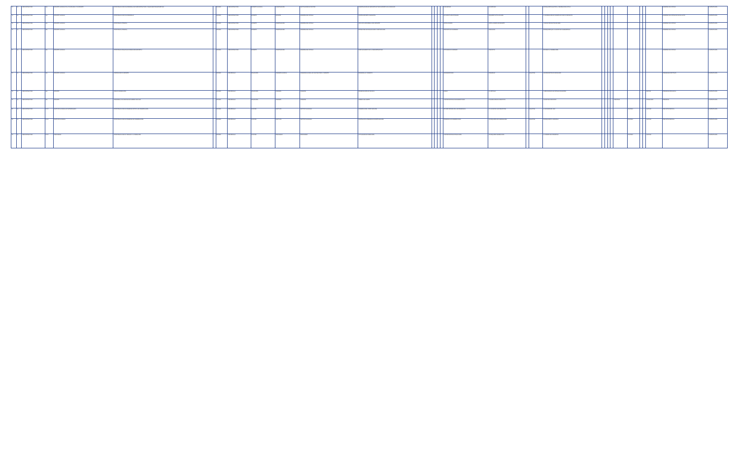| 13 | 16 | INFRAESTRUCTURA | 144 | DEPORTE NACIONAL EN LA PLURALIDAD Y EL DEPORTE | ESTRATEGIAS PARA EL DESARROLLO DE INFRAESTRUCTURA Y EQUIPAMIENTOS DEPORTIVOS | | MEJORA | INFRAESTRUCTURA | DEPORTE NACIONAL | CONSTRUCCIÓN | INSTITUCIONES DE SECTOR | CONSTRUCCIÓN DE INFRAESTRUCTURAS DEPORTIVAS NACIONALES | | | | | POR DEFINIR | NO DEFINIDO | | | SE REQUIERE SOLICITAR LA INFORMACIÓN ACTUAL | | | | | | | | | | GOBIERNO DEL ESTADO | CONTRATACIÓN |
| 14 | 16 | INFRAESTRUCTURA | 144 | DEPORTE NACIONAL | ESTRATEGIAS PARA EL DESARROLLO | | MEJORA | INFRAESTRUCTURA | DEPORTE | DEPORTE | GOBIERNO DEL ESTADO | CENTRO DEPORTIVO MUNICIPAL | | | | | NO CUENTA CON ESTUDIOS | REQUIERE ACTUALIZACIÓN | | | LA INFORMACIÓN SE CONSTRUYE PARA EL PROYECTO | | | | | | | | | | GOBIERNO DEL ESTADO DE GUANAJUATO | CONTRATACIÓN |
| 15 | 16 | INFRAESTRUCTURA | 144 | DEPORTE NACIONAL | ESTRATEGIAS (TRIBUNA) | | MEJORA | INFRAESTRUCTURA | DEPORTE | CONSTRUCCIÓN | GOBIERNO DEL ESTADO | APOYAR EL DESARROLLO DEL DEPORTE | | | | | INSTALACIONES | INSTALACIONES DE DEPORTE | | | A FINCAR PROYECTOS DE OBRA | | | | | | | | | | GOBIERNO DEL ESTADO | CONTRATACIÓN |
| 16 | 16 | INFRAESTRUCTURA | 144 | DEPORTE NACIONAL | ESTRATEGIAS (TRIBUNA) | | MEJORA | INFRAESTRUCTURA | DEPORTE | CONSTRUCCIÓN | GOBIERNO DEL ESTADO | ESTRUCTURA DE FINANCIACIÓN Y PARTICIPACIÓN | | | | | PROYECTO DE INVERSIÓN | MODALIDAD | | | SE REQUIERE QUE LA CUENTA SEA ADMINISTRADA | | | | | | | | | | GOBIERNO DEL ESTADO | CONTRATACIÓN |
| 17 | 16 | INFRAESTRUCTURA | 144 | DEPORTE NACIONAL | ESTRATEGIAS PÚBLICAS DE FORMACIÓN DEPORTIVA | | MEJORA | INFRAESTRUCTURA | DEPORTE | CONSTRUCCIÓN | GOBIERNO DEL ESTADO | FORTALECIMIENTO DE LA INFRAESTRUCTURA | | | | | ESTUDIOS DE INVERSIÓN | PROYECTO | | | SE INDICA LA INFORMACIÓN | | | | | | | | | | GOBIERNO DEL ESTADO | CONTRATACIÓN |
| 18 | 16 | INFRAESTRUCTURA | 144 | DEPORTE NACIONAL | CENTRO PARA EL DEPORTE | | MEJORA | DESARROLLO | EDUCACIÓN | COMISIÓN NACIONAL | COMISIÓN NACIONAL DE CULTURA FÍSICA Y DEPORTE | DESARROLLO Y FOMENTO | | | | | IMPLEMENTACIÓN | PROGRAMA | | SOLICITUD | LOS PROYECTOS EN EJECUCIÓN | | | | | | | | | | PROGRAMAS ESTATALES | CONTRATACIÓN |
| 19 | 16 | INFRAESTRUCTURA | 144 | DEPORTE | RED DE INFORMACIÓN | | MEJORA | DESARROLLO | EDUCACIÓN | COMISIÓN | COMISIÓN | PROGRAMACIÓN DE ESCUELA | | | | | BÁSICA | EL ARTÍCULO | | | A CREACIÓN DE UNA ENTIDAD FINANCIERA | | | | | | | | | SECTOR | PROGRAMACIÓN SOCIAL | CONTRATACIÓN |
| 20 | 16 | INFRAESTRUCTURA | 144 | DEPORTE | DESARROLLO CLASIFICADO DE AMÉRICA DEL SUR | | MEJORA | DESARROLLO | EDUCACIÓN | COMISIÓN | COMISIÓN | AMÉRICA DEL NORTE | | | | | LOS PROYECTOS DE IMPLEMENTACIÓN | ELABORACIÓN DEL PROYECTO | | | AVANCE DEL PROYECTO | | | | | CONVENIO | | | | TECNOLOGÍA | PROGRAMA | CONTRATACIÓN |
| 21 | 16 | INFRAESTRUCTURA | XXXX | INSTITUTO NACIONAL DE ANTROPOLOGÍA | ESTRATEGIAS PARA EL PROGRAMA ESTATAL DE CONSERVACIÓN | | MEJORA | DESARROLLO | CULTURA | INSTITUTO | INSTITUTO NACIONAL | CONSERVACIÓN Y RESTAURACIÓN | | | | | SE DEBE DEFINIR CON LOS PROGRAMAS | EL AVANCE DE LOS PROYECTOS | | SOLICITUD | LA DIFUSIÓN DEL USO | | | | | | CULTURA | | | CULTURA | PROYECTO ESPECIAL | CONTRATACIÓN |
| 22 | 16 | INFRAESTRUCTURA | XXXX | INSTITUTO NACIONAL | ESTRATEGIAS PARA EL PROGRAMA DE CONSERVACIÓN | | MEJORA | DESARROLLO | CULTURA | INSTITUTO | INSTITUTO NACIONAL | CONTINUAR EL PROGRAMA DE RESTAURACIÓN | | | | | PROGRAMA DE CONSERVACIÓN | SE REQUIERE MÁS INFORMACIÓN | | SOLICITUD | SE REQUIERE EL CONVENIO | | | | | | CULTURA | | | CULTURA | PROYECTO ESPECIAL | CONTRATACIÓN |
| 23 | 16 | INFRAESTRUCTURA | XXXX | FIDEICOMISO | ESTRATEGIAS PARA EL TRABAJO Y LA FORMACIÓN | | MEJORA | DESARROLLO | CULTURA | ORGANISMO | FIDEICOMISO | ACTIVIDADES DE FORMACIÓN | | | | | LOS PROYECTOS DE EDUCACIÓN | SE REQUIERE INFORMACIÓN | | | LA COMPRA DEL PROGRAMA | | | | | | CULTURA | | | CULTURA | | CONTRATACIÓN |